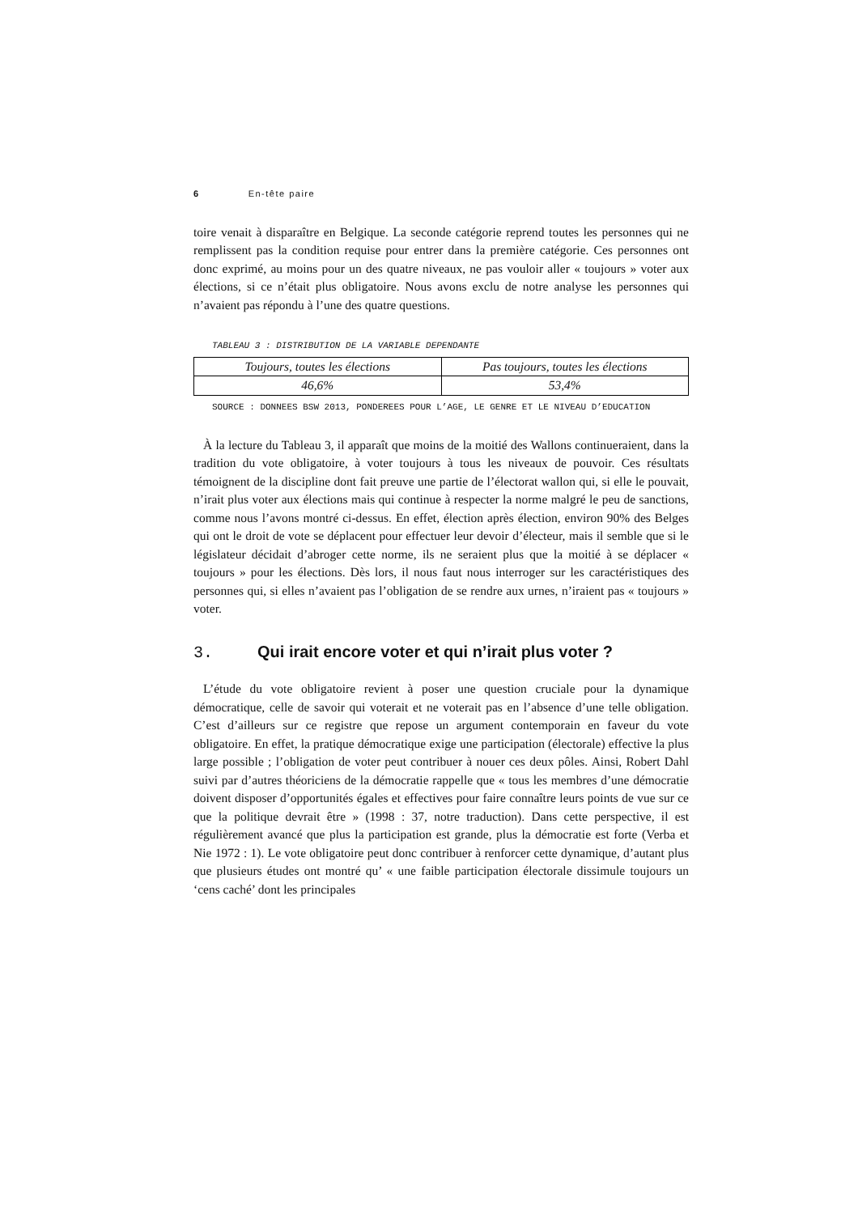6 En-tête paire
toire venait à disparaître en Belgique. La seconde catégorie reprend toutes les personnes qui ne remplissent pas la condition requise pour entrer dans la première catégorie. Ces personnes ont donc exprimé, au moins pour un des quatre niveaux, ne pas vouloir aller « toujours » voter aux élections, si ce n’était plus obligatoire. Nous avons exclu de notre analyse les personnes qui n’avaient pas répondu à l’une des quatre questions.
TABLEAU 3 : DISTRIBUTION DE LA VARIABLE DEPENDANTE
| Toujours, toutes les élections | Pas toujours, toutes les élections |
| 46,6% | 53,4% |
SOURCE : DONNEES BSW 2013, PONDEREES POUR L’AGE, LE GENRE ET LE NIVEAU D’EDUCATION
À la lecture du Tableau 3, il apparaît que moins de la moitié des Wallons continueraient, dans la tradition du vote obligatoire, à voter toujours à tous les niveaux de pouvoir. Ces résultats témoignent de la discipline dont fait preuve une partie de l’électorat wallon qui, si elle le pouvait, n’irait plus voter aux élections mais qui continue à respecter la norme malgré le peu de sanctions, comme nous l’avons montré ci-dessus. En effet, élection après élection, environ 90% des Belges qui ont le droit de vote se déplacent pour effectuer leur devoir d’électeur, mais il semble que si le législateur décidait d’abroger cette norme, ils ne seraient plus que la moitié à se déplacer « toujours » pour les élections. Dès lors, il nous faut nous interroger sur les caractéristiques des personnes qui, si elles n’avaient pas l’obligation de se rendre aux urnes, n’iraient pas « toujours » voter.
3. Qui irait encore voter et qui n’irait plus voter ?
L’étude du vote obligatoire revient à poser une question cruciale pour la dynamique démocratique, celle de savoir qui voterait et ne voterait pas en l’absence d’une telle obligation. C’est d’ailleurs sur ce registre que repose un argument contemporain en faveur du vote obligatoire. En effet, la pratique démocratique exige une participation (électorale) effective la plus large possible ; l’obligation de voter peut contribuer à nouer ces deux pôles. Ainsi, Robert Dahl suivi par d’autres théoriciens de la démocratie rappelle que « tous les membres d’une démocratie doivent disposer d’opportunités égales et effectives pour faire connaître leurs points de vue sur ce que la politique devrait être » (1998 : 37, notre traduction). Dans cette perspective, il est régulièrement avancé que plus la participation est grande, plus la démocratie est forte (Verba et Nie 1972 : 1). Le vote obligatoire peut donc contribuer à renforcer cette dynamique, d’autant plus que plusieurs études ont montré qu’ « une faible participation électorale dissimule toujours un ‘cens caché’ dont les principales